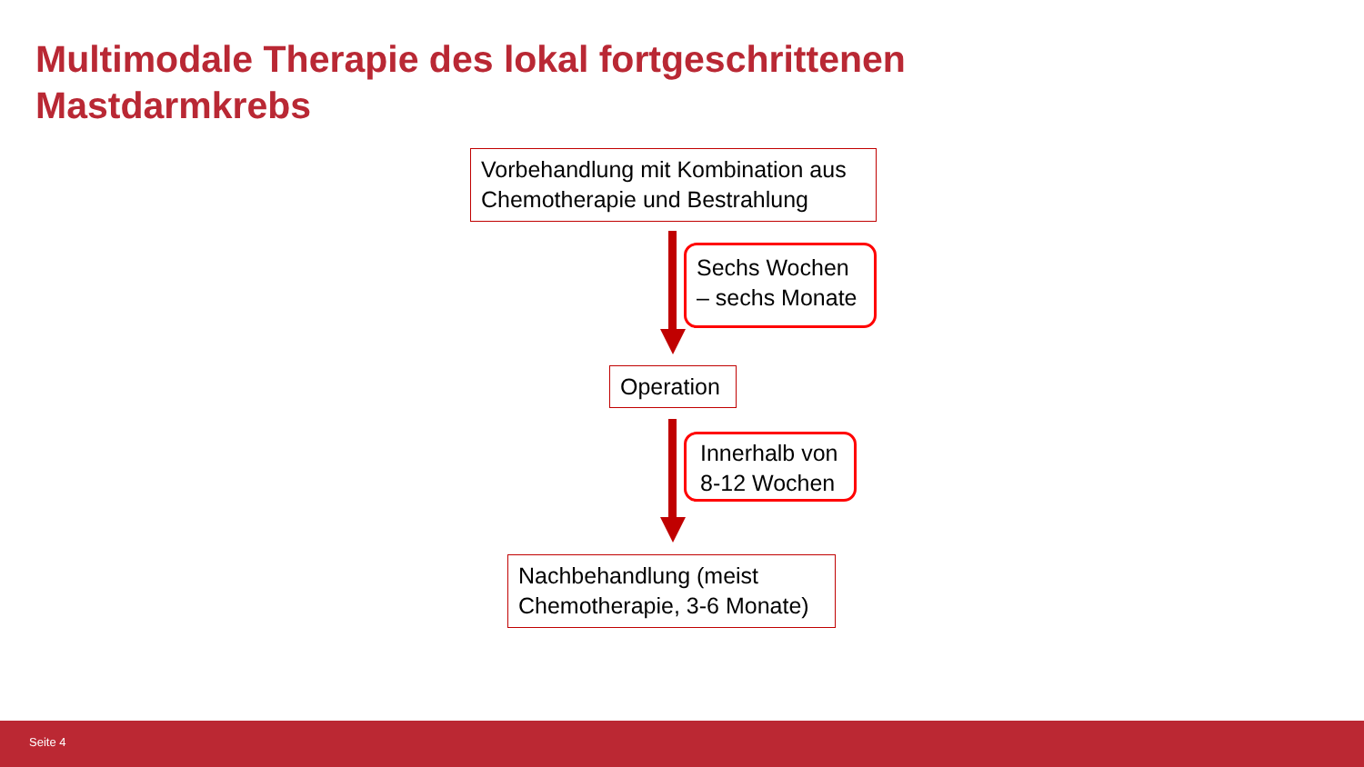Multimodale Therapie des lokal fortgeschrittenen
Mastdarmkrebs
Vorbehandlung mit Kombination aus Chemotherapie und Bestrahlung
Sechs Wochen – sechs Monate
Operation
Innerhalb von 8-12 Wochen
Nachbehandlung (meist Chemotherapie, 3-6 Monate)
Seite 4